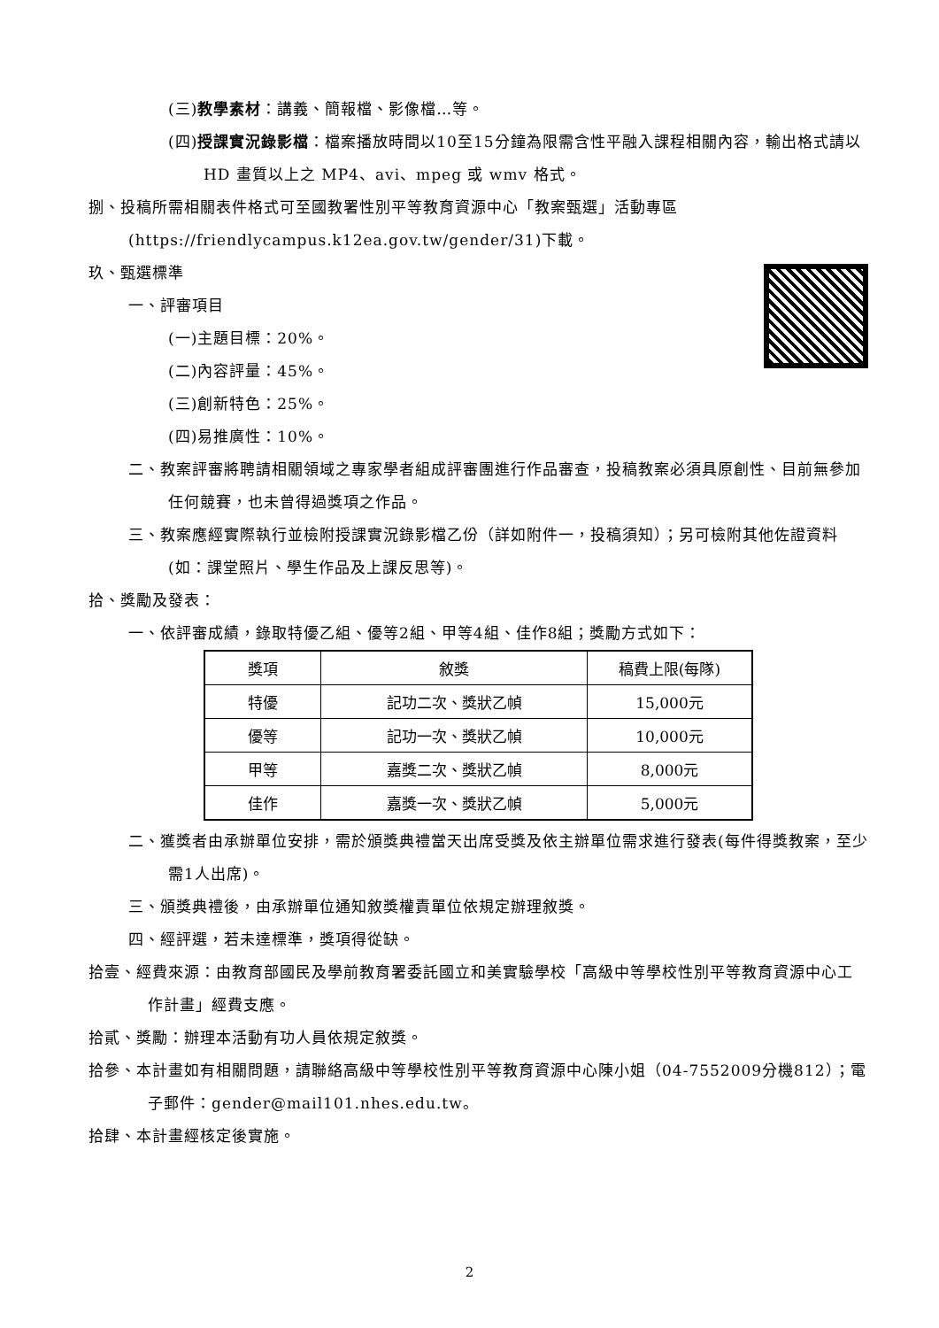(三)教學素材：講義、簡報檔、影像檔…等。
(四)授課實況錄影檔：檔案播放時間以10至15分鐘為限需含性平融入課程相關內容，輸出格式請以 HD 畫質以上之 MP4、avi、mpeg 或 wmv 格式。
捌、投稿所需相關表件格式可至國教署性別平等教育資源中心「教案甄選」活動專區(https://friendlycampus.k12ea.gov.tw/gender/31)下載。
玖、甄選標準
一、評審項目
(一)主題目標：20%。
(二)內容評量：45%。
(三)創新特色：25%。
(四)易推廣性：10%。
二、教案評審將聘請相關領域之專家學者組成評審團進行作品審查，投稿教案必須具原創性、目前無參加任何競賽，也未曾得過獎項之作品。
三、教案應經實際執行並檢附授課實況錄影檔乙份（詳如附件一，投稿須知）；另可檢附其他佐證資料(如：課堂照片、學生作品及上課反思等)。
拾、獎勵及發表：
一、依評審成績，錄取特優乙組、優等2組、甲等4組、佳作8組；獎勵方式如下：
| 獎項 | 敘獎 | 稿費上限(每隊) |
| --- | --- | --- |
| 特優 | 記功二次、獎狀乙幀 | 15,000元 |
| 優等 | 記功一次、獎狀乙幀 | 10,000元 |
| 甲等 | 嘉獎二次、獎狀乙幀 | 8,000元 |
| 佳作 | 嘉獎一次、獎狀乙幀 | 5,000元 |
二、獲獎者由承辦單位安排，需於頒獎典禮當天出席受獎及依主辦單位需求進行發表(每件得獎教案，至少需1人出席)。
三、頒獎典禮後，由承辦單位通知敘獎權責單位依規定辦理敘獎。
四、經評選，若未達標準，獎項得從缺。
拾壹、經費來源：由教育部國民及學前教育署委託國立和美實驗學校「高級中等學校性別平等教育資源中心工作計畫」經費支應。
拾貳、獎勵：辦理本活動有功人員依規定敘獎。
拾參、本計畫如有相關問題，請聯絡高級中等學校性別平等教育資源中心陳小姐（04-7552009分機812）；電子郵件：gender@mail101.nhes.edu.tw。
拾肆、本計畫經核定後實施。
2